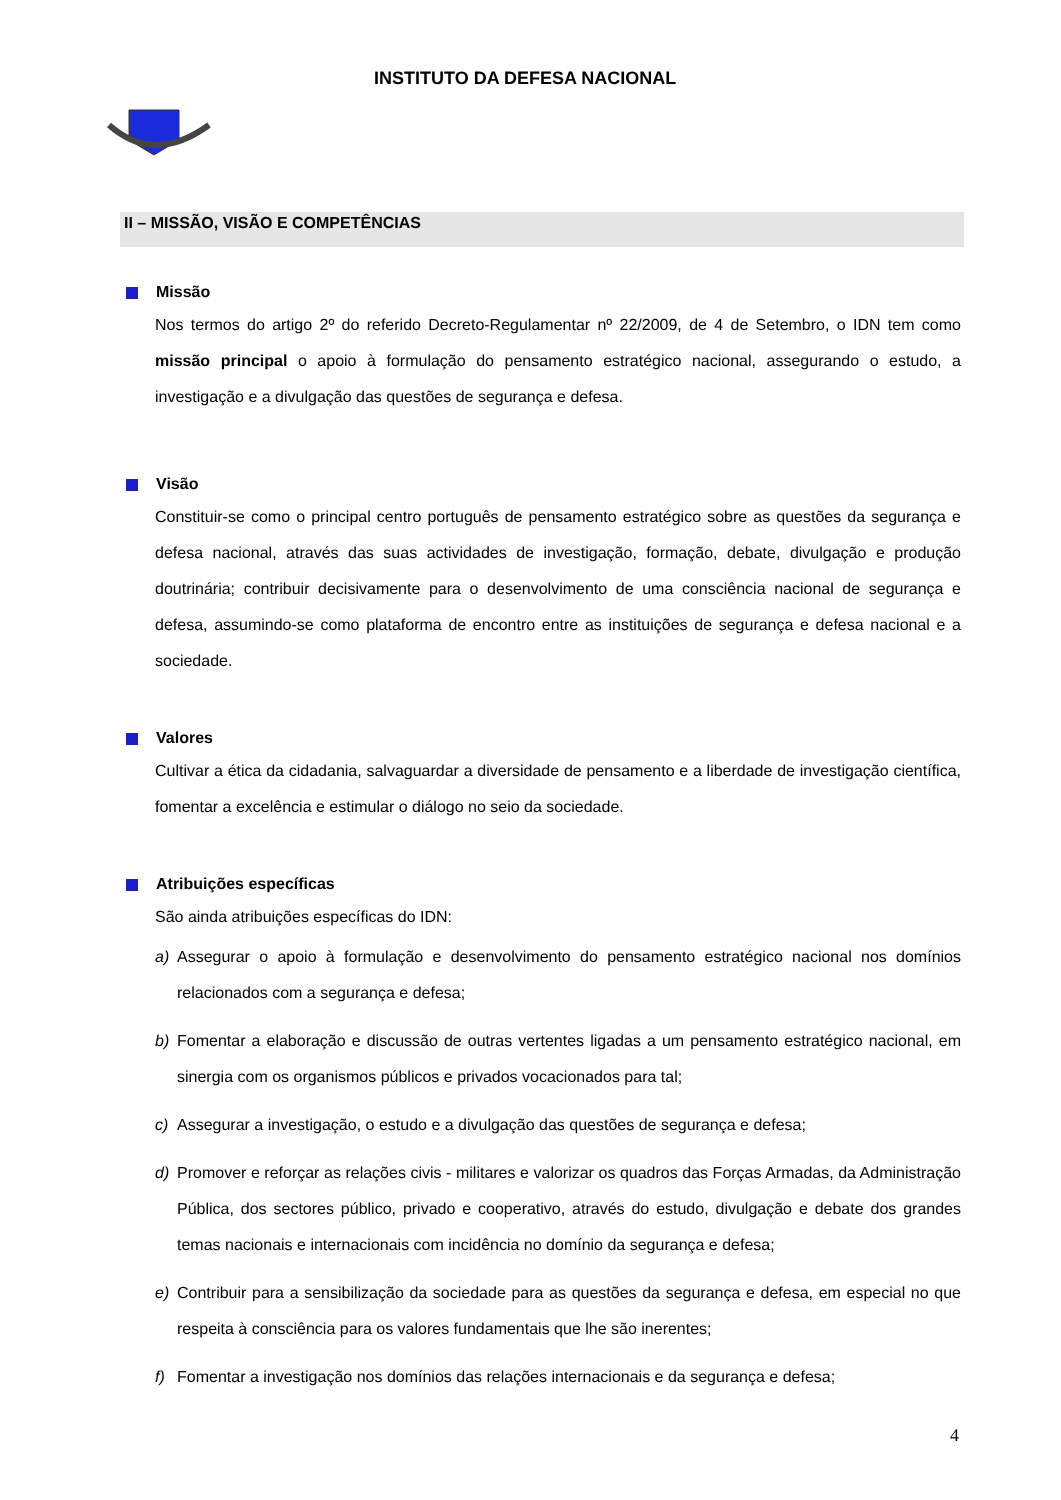INSTITUTO DA DEFESA NACIONAL
II – MISSÃO, VISÃO E COMPETÊNCIAS
Missão
Nos termos do artigo 2º do referido Decreto-Regulamentar nº 22/2009, de 4 de Setembro, o IDN tem como missão principal o apoio à formulação do pensamento estratégico nacional, assegurando o estudo, a investigação e a divulgação das questões de segurança e defesa.
Visão
Constituir-se como o principal centro português de pensamento estratégico sobre as questões da segurança e defesa nacional, através das suas actividades de investigação, formação, debate, divulgação e produção doutrinária; contribuir decisivamente para o desenvolvimento de uma consciência nacional de segurança e defesa, assumindo-se como plataforma de encontro entre as instituições de segurança e defesa nacional e a sociedade.
Valores
Cultivar a ética da cidadania, salvaguardar a diversidade de pensamento e a liberdade de investigação científica, fomentar a excelência e estimular o diálogo no seio da sociedade.
Atribuições específicas
São ainda atribuições específicas do IDN:
a) Assegurar o apoio à formulação e desenvolvimento do pensamento estratégico nacional nos domínios relacionados com a segurança e defesa;
b) Fomentar a elaboração e discussão de outras vertentes ligadas a um pensamento estratégico nacional, em sinergia com os organismos públicos e privados vocacionados para tal;
c) Assegurar a investigação, o estudo e a divulgação das questões de segurança e defesa;
d) Promover e reforçar as relações civis - militares e valorizar os quadros das Forças Armadas, da Administração Pública, dos sectores público, privado e cooperativo, através do estudo, divulgação e debate dos grandes temas nacionais e internacionais com incidência no domínio da segurança e defesa;
e) Contribuir para a sensibilização da sociedade para as questões da segurança e defesa, em especial no que respeita à consciência para os valores fundamentais que lhe são inerentes;
f) Fomentar a investigação nos domínios das relações internacionais e da segurança e defesa;
4